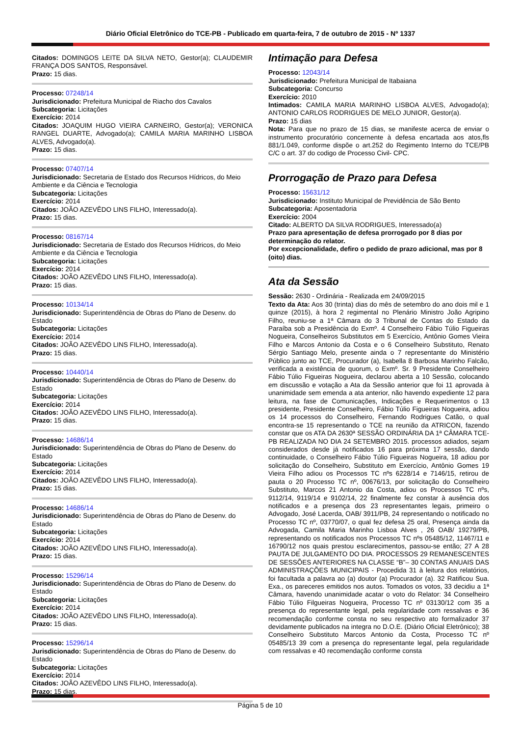Diário Oficial Eletrônico do TCE-PB - Publicado em quarta-feira, 7 de outubro de 2015 - Nº 1337
Citados: DOMINGOS LEITE DA SILVA NETO, Gestor(a); CLAUDEMIR FRANÇA DOS SANTOS, Responsável.
Prazo: 15 dias.
Processo: 07248/14
Jurisdicionado: Prefeitura Municipal de Riacho dos Cavalos
Subcategoria: Licitações
Exercício: 2014
Citados: JOAQUIM HUGO VIEIRA CARNEIRO, Gestor(a); VERONICA RANGEL DUARTE, Advogado(a); CAMILA MARIA MARINHO LISBOA ALVES, Advogado(a).
Prazo: 15 dias.
Processo: 07407/14
Jurisdicionado: Secretaria de Estado dos Recursos Hídricos, do Meio Ambiente e da Ciência e Tecnologia
Subcategoria: Licitações
Exercício: 2014
Citados: JOÃO AZEVÊDO LINS FILHO, Interessado(a).
Prazo: 15 dias.
Processo: 08167/14
Jurisdicionado: Secretaria de Estado dos Recursos Hídricos, do Meio Ambiente e da Ciência e Tecnologia
Subcategoria: Licitações
Exercício: 2014
Citados: JOÃO AZEVÊDO LINS FILHO, Interessado(a).
Prazo: 15 dias.
Processo: 10134/14
Jurisdicionado: Superintendência de Obras do Plano de Desenv. do Estado
Subcategoria: Licitações
Exercício: 2014
Citados: JOÃO AZEVÊDO LINS FILHO, Interessado(a).
Prazo: 15 dias.
Processo: 10440/14
Jurisdicionado: Superintendência de Obras do Plano de Desenv. do Estado
Subcategoria: Licitações
Exercício: 2014
Citados: JOÃO AZEVÊDO LINS FILHO, Interessado(a).
Prazo: 15 dias.
Processo: 14686/14
Jurisdicionado: Superintendência de Obras do Plano de Desenv. do Estado
Subcategoria: Licitações
Exercício: 2014
Citados: JOÃO AZEVÊDO LINS FILHO, Interessado(a).
Prazo: 15 dias.
Processo: 14686/14
Jurisdicionado: Superintendência de Obras do Plano de Desenv. do Estado
Subcategoria: Licitações
Exercício: 2014
Citados: JOÃO AZEVÊDO LINS FILHO, Interessado(a).
Prazo: 15 dias.
Processo: 15296/14
Jurisdicionado: Superintendência de Obras do Plano de Desenv. do Estado
Subcategoria: Licitações
Exercício: 2014
Citados: JOÃO AZEVÊDO LINS FILHO, Interessado(a).
Prazo: 15 dias.
Processo: 15296/14
Jurisdicionado: Superintendência de Obras do Plano de Desenv. do Estado
Subcategoria: Licitações
Exercício: 2014
Citados: JOÃO AZEVÊDO LINS FILHO, Interessado(a).
Prazo: 15 dias.
Intimação para Defesa
Processo: 12043/14
Jurisdicionado: Prefeitura Municipal de Itabaiana
Subcategoria: Concurso
Exercício: 2010
Intimados: CAMILA MARIA MARINHO LISBOA ALVES, Advogado(a); ANTONIO CARLOS RODRIGUES DE MELO JUNIOR, Gestor(a).
Prazo: 15 dias
Nota: Para que no prazo de 15 dias, se manifeste acerca de enviar o instrumento procuratório concernente à defesa encartada aos atos,fls 881/1.049, conforme dispõe o art.252 do Regimento Interno do TCE/PB C/C o art. 37 do codigo de Processo Civil- CPC.
Prorrogação de Prazo para Defesa
Processo: 15631/12
Jurisdicionado: Instituto Municipal de Previdência de São Bento
Subcategoria: Aposentadoria
Exercício: 2004
Citado: ALBERTO DA SILVA RODRIGUES, Interessado(a)
Prazo para apresentação de defesa prorrogado por 8 dias por determinação do relator.
Por excepcionalidade, defiro o pedido de prazo adicional, mas por 8 (oito) dias.
Ata da Sessão
Sessão: 2630 - Ordinária - Realizada em 24/09/2015
Texto da Ata: Aos 30 (trinta) dias do mês de setembro do ano dois mil e 1 quinze (2015), à hora 2 regimental no Plenário Ministro João Agripino Filho, reuniu-se a 1ª Câmara do 3 Tribunal de Contas do Estado da Paraíba sob a Presidência do Exmº. 4 Conselheiro Fábio Túlio Figueiras Nogueira, Conselheiros Substitutos em 5 Exercício, Antônio Gomes Vieira Filho e Marcos Antonio da Costa e o 6 Conselheiro Substituto, Renato Sérgio Santiago Melo, presente ainda o 7 representante do Ministério Público junto ao TCE, Procurador (a), Isabella 8 Barbosa Marinho Falcão, verificada a existência de quorum, o Exmº. Sr. 9 Presidente Conselheiro Fábio Túlio Figueiras Nogueira, declarou aberta a 10 Sessão, colocando em discussão e votação a Ata da Sessão anterior que foi 11 aprovada à unanimidade sem emenda a ata anterior, não havendo expediente 12 para leitura, na fase de Comunicações, Indicações e Requerimentos o 13 presidente, Presidente Conselheiro, Fábio Túlio Figueiras Nogueira, adiou os 14 processos do Conselheiro, Fernando Rodrigues Catão, o qual encontra-se 15 representando o TCE na reunião da ATRICON, fazendo constar que os ATA DA 2630ª SESSÃO ORDINÁRIA DA 1ª CÂMARA TCE-PB REALIZADA NO DIA 24 SETEMBRO 2015. processos adiados, sejam considerados desde já notificados 16 para próxima 17 sessão, dando continuidade, o Conselheiro Fábio Túlio Figueiras Nogueira, 18 adiou por solicitação do Conselheiro, Substituto em Exercício, Antônio Gomes 19 Vieira Filho adiou os Processos TC nºs 6228/14 e 7146/15, retirou de pauta o 20 Processo TC nº, 00676/13, por solicitação do Conselheiro Substituto, Marcos 21 Antonio da Costa, adiou os Processos TC nºs, 9112/14, 9119/14 e 9102/14, 22 finalmente fez constar à ausência dos notificados e a presença dos 23 representantes legais, primeiro o Advogado, José Lacerda, OAB/ 3911/PB, 24 representando o notificado no Processo TC nº, 03770/07, o qual fez defesa 25 oral, Presença ainda da Advogada, Camila Maria Marinho Lisboa Alves , 26 OAB/ 19279/PB, representando os notificados nos Processos TC nºs 05485/12, 11467/11 e 16790/12 nos quais prestou esclarecimentos, passou-se então; 27 A 28 PAUTA DE JULGAMENTO DO DIA. PROCESSOS 29 REMANESCENTES DE SESSÕES ANTERIORES NA CLASSE “B”– 30 CONTAS ANUAIS DAS ADMINISTRAÇÕES MUNICIPAIS - Procedida 31 à leitura dos relatórios, foi facultada a palavra ao (a) doutor (a) Procurador (a). 32 Ratificou Sua. Exa., os pareceres emitidos nos autos. Tomados os votos, 33 decidiu a 1ª Câmara, havendo unanimidade acatar o voto do Relator: 34 Conselheiro Fábio Túlio Filgueiras Nogueira, Processo TC nº 03130/12 com 35 a presença do representante legal, pela regularidade com ressalvas e 36 recomendação conforme consta no seu respectivo ato formalizador 37 devidamente publicados na integra no D.O.E. (Diário Oficial Eletrônico); 38 Conselheiro Substituto Marcos Antonio da Costa, Processo TC nº 05485/13 39 com a presença do representante legal, pela regularidade com ressalvas e 40 recomendação conforme consta
Página 5 de 10